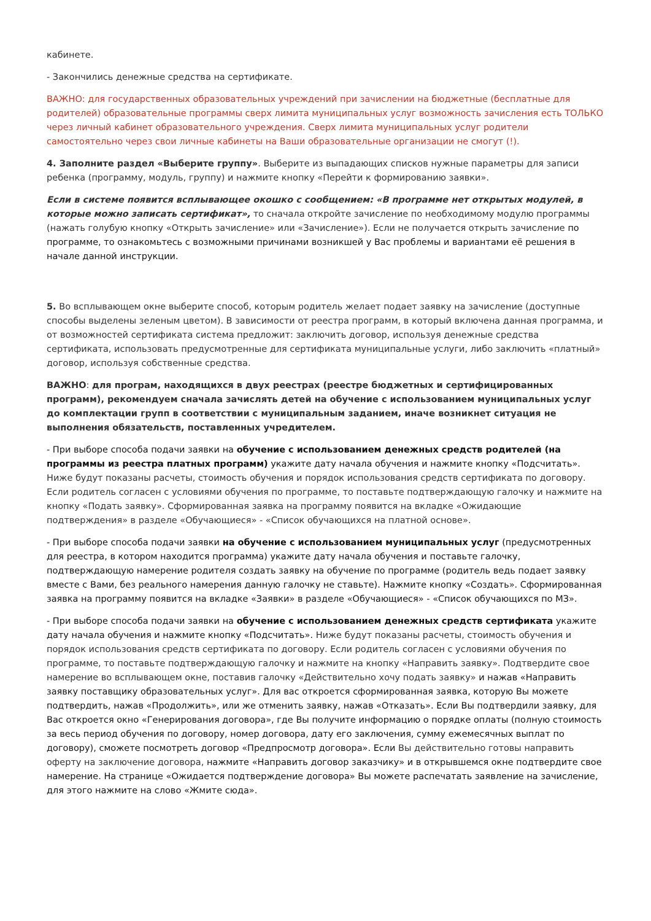кабинете.
- Закончились денежные средства на сертификате.
ВАЖНО: для государственных образовательных учреждений при зачислении на бюджетные (бесплатные для родителей) образовательные программы сверх лимита муниципальных услуг возможность зачисления есть ТОЛЬКО через личный кабинет образовательного учреждения. Сверх лимита муниципальных услуг родители самостоятельно через свои личные кабинеты на Ваши образовательные организации не смогут (!).
4. Заполните раздел «Выберите группу». Выберите из выпадающих списков нужные параметры для записи ребенка (программу, модуль, группу) и нажмите кнопку «Перейти к формированию заявки».
Если в системе появится всплывающее окошко с сообщением: «В программе нет открытых модулей, в которые можно записать сертификат», то сначала откройте зачисление по необходимому модулю программы (нажать голубую кнопку «Открыть зачисление» или «Зачисление»). Если не получается открыть зачисление по программе, то ознакомьтесь с возможными причинами возникшей у Вас проблемы и вариантами её решения в начале данной инструкции.
5. Во всплывающем окне выберите способ, которым родитель желает подает заявку на зачисление (доступные способы выделены зеленым цветом). В зависимости от реестра программ, в который включена данная программа, и от возможностей сертификата система предложит: заключить договор, используя денежные средства сертификата, использовать предусмотренные для сертификата муниципальные услуги, либо заключить «платный» договор, используя собственные средства.
ВАЖНО: для програм, находящихся в двух реестрах (реестре бюджетных и сертифицированных программ), рекомендуем сначала зачислять детей на обучение с использованием муниципальных услуг до комплектации групп в соответствии с муниципальным заданием, иначе возникнет ситуация не выполнения обязательств, поставленных учредителем.
- При выборе способа подачи заявки на обучение с использованием денежных средств родителей (на программы из реестра платных программ) укажите дату начала обучения и нажмите кнопку «Подсчитать». Ниже будут показаны расчеты, стоимость обучения и порядок использования средств сертификата по договору. Если родитель согласен с условиями обучения по программе, то поставьте подтверждающую галочку и нажмите на кнопку «Подать заявку». Сформированная заявка на программу появится на вкладке «Ожидающие подтверждения» в разделе «Обучающиеся» - «Список обучающихся на платной основе».
- При выборе способа подачи заявки на обучение с использованием муниципальных услуг (предусмотренных для реестра, в котором находится программа) укажите дату начала обучения и поставьте галочку, подтверждающую намерение родителя создать заявку на обучение по программе (родитель ведь подает заявку вместе с Вами, без реального намерения данную галочку не ставьте). Нажмите кнопку «Создать». Сформированная заявка на программу появится на вкладке «Заявки» в разделе «Обучающиеся» - «Список обучающихся по МЗ».
- При выборе способа подачи заявки на обучение с использованием денежных средств сертификата укажите дату начала обучения и нажмите кнопку «Подсчитать». Ниже будут показаны расчеты, стоимость обучения и порядок использования средств сертификата по договору. Если родитель согласен с условиями обучения по программе, то поставьте подтверждающую галочку и нажмите на кнопку «Направить заявку». Подтвердите свое намерение во всплывающем окне, поставив галочку «Действительно хочу подать заявку» и нажав «Направить заявку поставщику образовательных услуг». Для вас откроется сформированная заявка, которую Вы можете подтвердить, нажав «Продолжить», или же отменить заявку, нажав «Отказать». Если Вы подтвердили заявку, для Вас откроется окно «Генерирования договора», где Вы получите информацию о порядке оплаты (полную стоимость за весь период обучения по договору, номер договора, дату его заключения, сумму ежемесячных выплат по договору), сможете посмотреть договор «Предпросмотр договора». Если Вы действительно готовы направить оферту на заключение договора, нажмите «Направить договор заказчику» и в открывшемся окне подтвердите свое намерение. На странице «Ожидается подтверждение договора» Вы можете распечатать заявление на зачисление, для этого нажмите на слово «Жмите сюда».